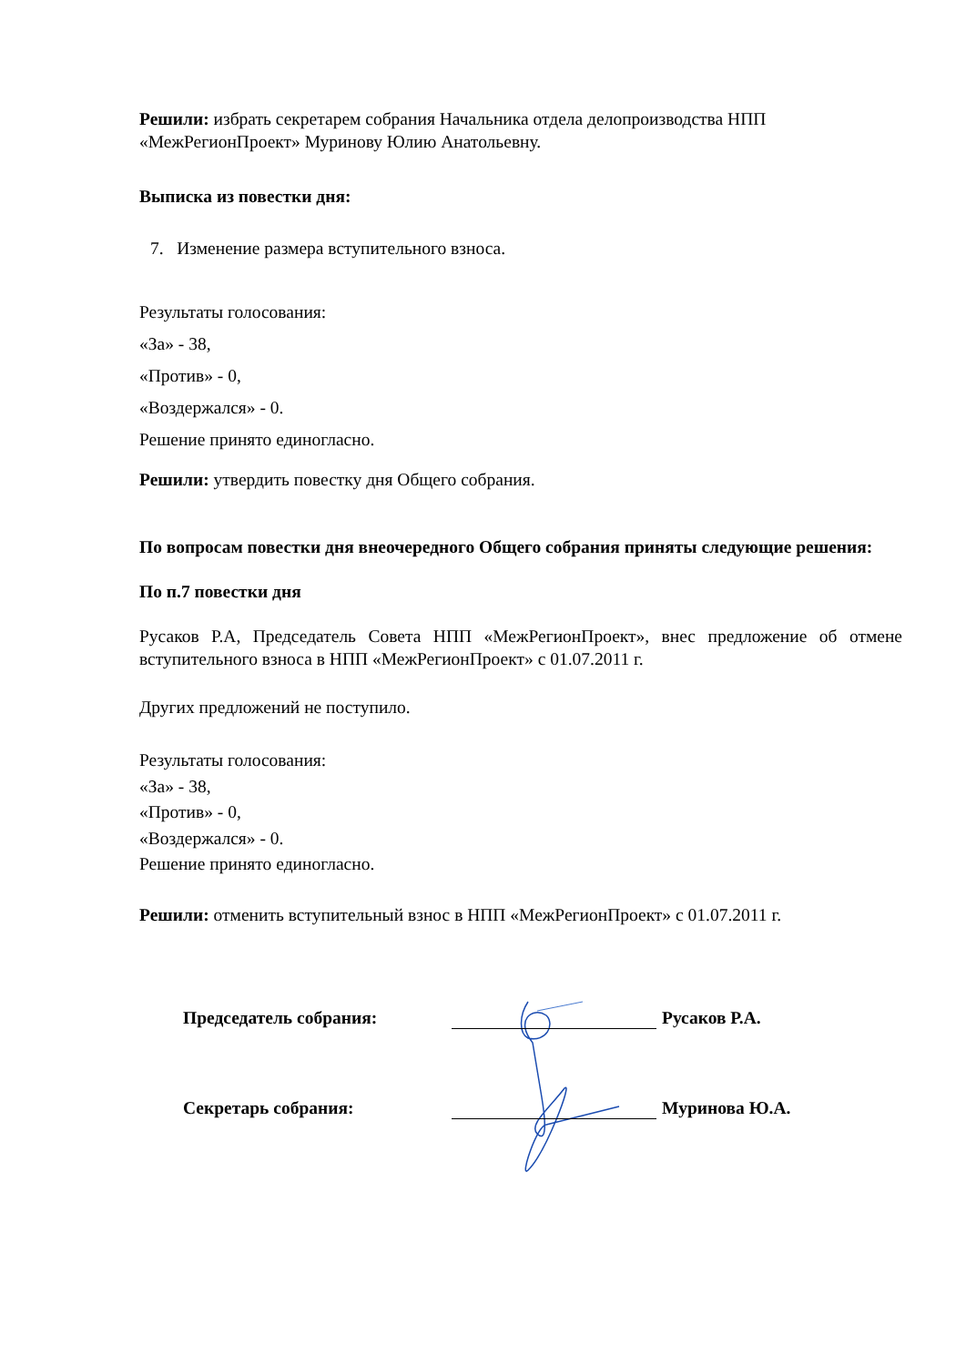Решили: избрать секретарем собрания Начальника отдела делопроизводства НПП «МежРегионПроект» Муринову Юлию Анатольевну.
Выписка из повестки дня:
7. Изменение размера вступительного взноса.
Результаты голосования:
«За» - 38,
«Против» - 0,
«Воздержался» - 0.
Решение принято единогласно.
Решили: утвердить повестку дня Общего собрания.
По вопросам повестки дня внеочередного Общего собрания приняты следующие решения:
По п.7 повестки дня
Русаков Р.А, Председатель Совета НПП «МежРегионПроект», внес предложение об отмене вступительного взноса в НПП «МежРегионПроект» с 01.07.2011 г.
Других предложений не поступило.
Результаты голосования:
«За» - 38,
«Против» - 0,
«Воздержался» - 0.
Решение принято единогласно.
Решили: отменить вступительный взнос в НПП «МежРегионПроект» с 01.07.2011 г.
Председатель собрания: Русаков Р.А.
Секретарь собрания: Муринова Ю.А.